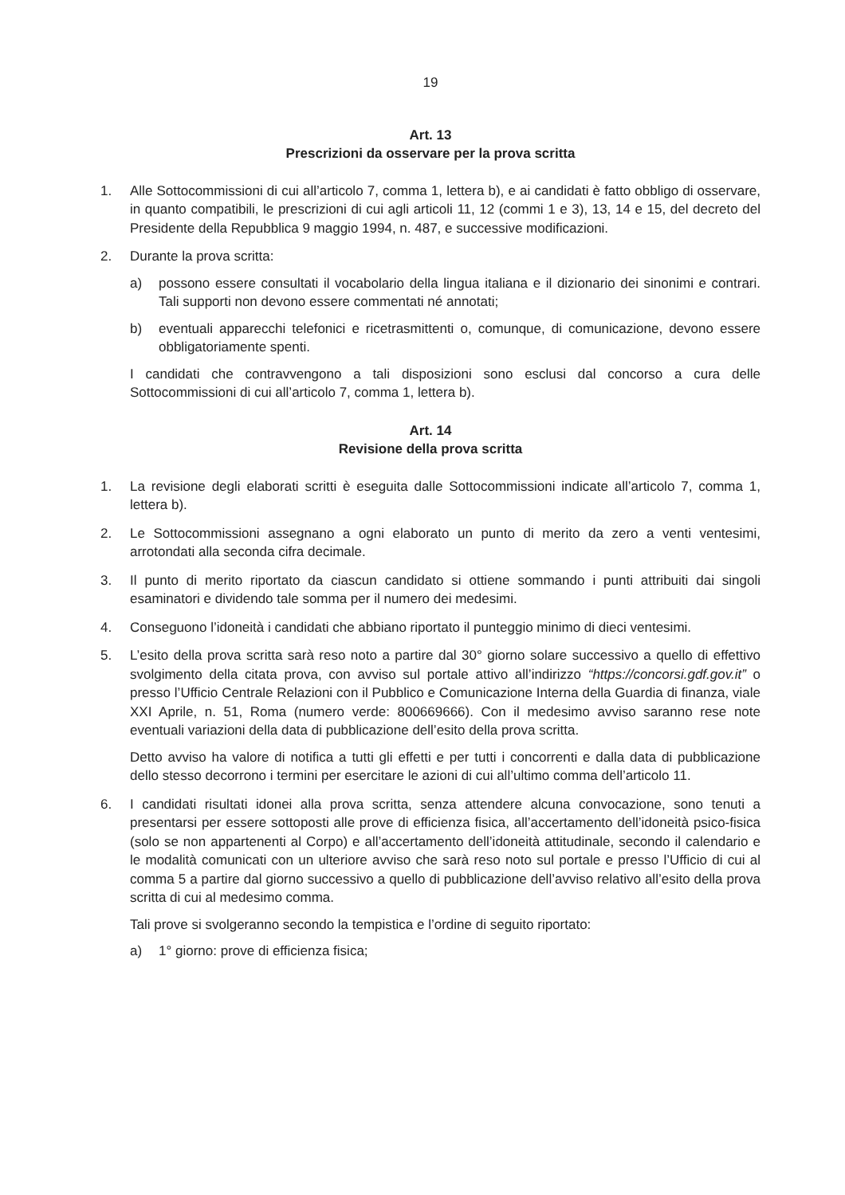19
Art. 13
Prescrizioni da osservare per la prova scritta
1. Alle Sottocommissioni di cui all’articolo 7, comma 1, lettera b), e ai candidati è fatto obbligo di osservare, in quanto compatibili, le prescrizioni di cui agli articoli 11, 12 (commi 1 e 3), 13, 14 e 15, del decreto del Presidente della Repubblica 9 maggio 1994, n. 487, e successive modificazioni.
2. Durante la prova scritta:
a) possono essere consultati il vocabolario della lingua italiana e il dizionario dei sinonimi e contrari. Tali supporti non devono essere commentati né annotati;
b) eventuali apparecchi telefonici e ricetrasmittenti o, comunque, di comunicazione, devono essere obbligatoriamente spenti.
I candidati che contravvengono a tali disposizioni sono esclusi dal concorso a cura delle Sottocommissioni di cui all’articolo 7, comma 1, lettera b).
Art. 14
Revisione della prova scritta
1. La revisione degli elaborati scritti è eseguita dalle Sottocommissioni indicate all’articolo 7, comma 1, lettera b).
2. Le Sottocommissioni assegnano a ogni elaborato un punto di merito da zero a venti ventesimi, arrotondati alla seconda cifra decimale.
3. Il punto di merito riportato da ciascun candidato si ottiene sommando i punti attribuiti dai singoli esaminatori e dividendo tale somma per il numero dei medesimi.
4. Conseguono l’idoneità i candidati che abbiano riportato il punteggio minimo di dieci ventesimi.
5. L’esito della prova scritta sarà reso noto a partire dal 30° giorno solare successivo a quello di effettivo svolgimento della citata prova, con avviso sul portale attivo all’indirizzo “https://concorsi.gdf.gov.it” o presso l’Ufficio Centrale Relazioni con il Pubblico e Comunicazione Interna della Guardia di finanza, viale XXI Aprile, n. 51, Roma (numero verde: 800669666). Con il medesimo avviso saranno rese note eventuali variazioni della data di pubblicazione dell’esito della prova scritta.
Detto avviso ha valore di notifica a tutti gli effetti e per tutti i concorrenti e dalla data di pubblicazione dello stesso decorrono i termini per esercitare le azioni di cui all’ultimo comma dell’articolo 11.
6. I candidati risultati idonei alla prova scritta, senza attendere alcuna convocazione, sono tenuti a presentarsi per essere sottoposti alle prove di efficienza fisica, all’accertamento dell’idoneità psico-fisica (solo se non appartenenti al Corpo) e all’accertamento dell’idoneità attitudinale, secondo il calendario e le modalità comunicati con un ulteriore avviso che sarà reso noto sul portale e presso l’Ufficio di cui al comma 5 a partire dal giorno successivo a quello di pubblicazione dell’avviso relativo all’esito della prova scritta di cui al medesimo comma.
Tali prove si svolgeranno secondo la tempistica e l’ordine di seguito riportato:
a) 1° giorno: prove di efficienza fisica;